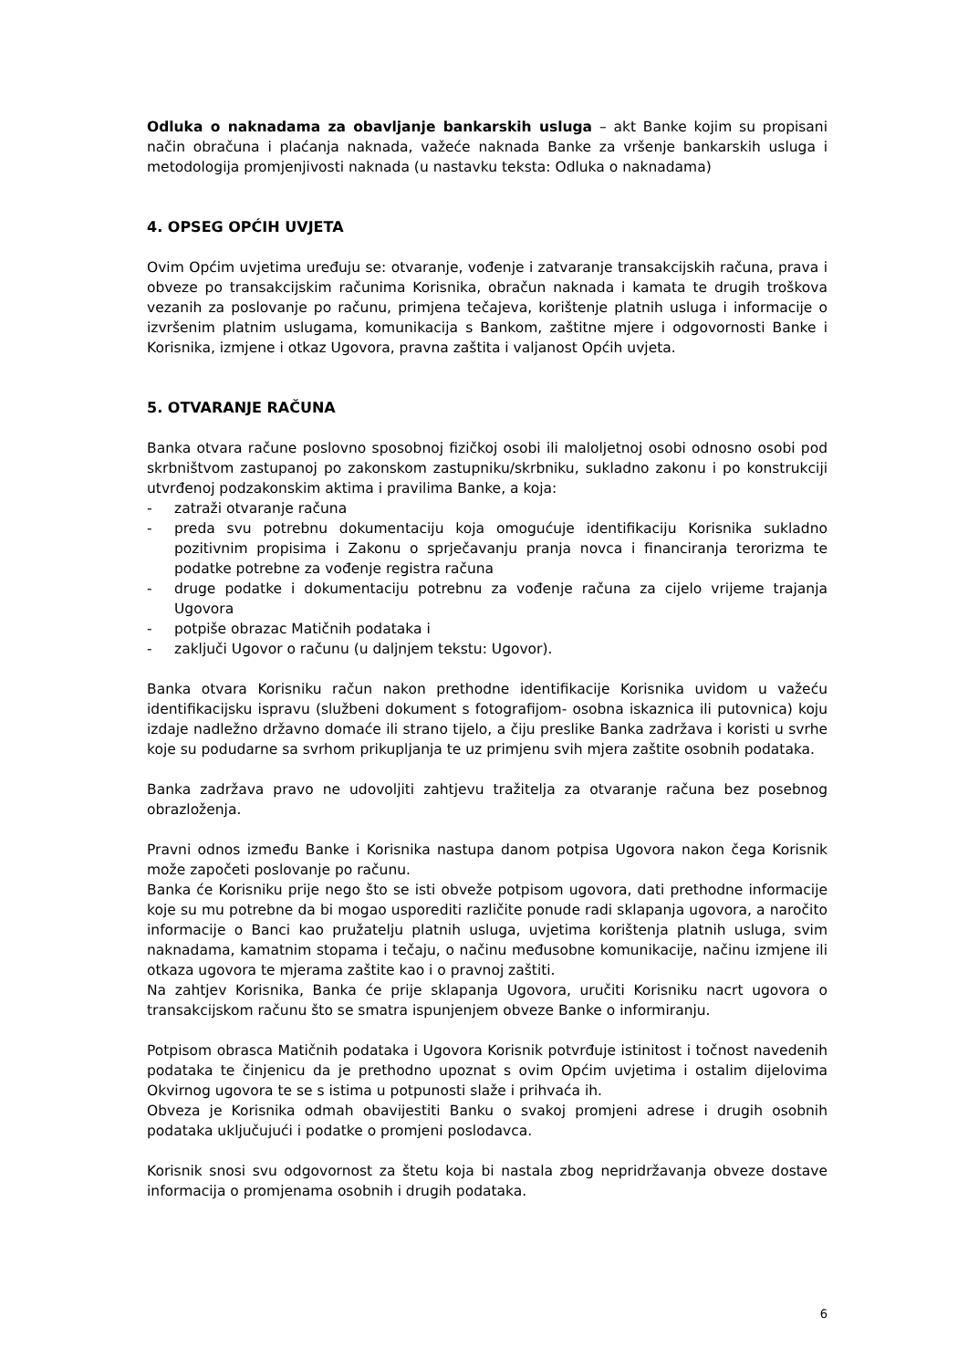Odluka o naknadama za obavljanje bankarskih usluga – akt Banke kojim su propisani način obračuna i plaćanja naknada, važeće naknada Banke za vršenje bankarskih usluga i metodologija promjenjivosti naknada (u nastavku teksta: Odluka o naknadama)
4. OPSEG OPĆIH UVJETA
Ovim Općim uvjetima uređuju se: otvaranje, vođenje i zatvaranje transakcijskih računa, prava i obveze po transakcijskim računima Korisnika, obračun naknada i kamata te drugih troškova vezanih za poslovanje po računu, primjena tečajeva, korištenje platnih usluga i informacije o izvršenim platnim uslugama, komunikacija s Bankom, zaštitne mjere i odgovornosti Banke i Korisnika, izmjene i otkaz Ugovora, pravna zaštita i valjanost Općih uvjeta.
5. OTVARANJE RAČUNA
Banka otvara račune poslovno sposobnoj fizičkoj osobi ili maloljetnoj osobi odnosno osobi pod skrbništvom zastupanoj po zakonskom zastupniku/skrbniku, sukladno zakonu i po konstrukciji utvrđenoj podzakonskim aktima i pravilima Banke, a koja:
- zatraži otvaranje računa
- preda svu potrebnu dokumentaciju koja omogućuje identifikaciju Korisnika sukladno pozitivnim propisima i Zakonu o sprječavanju pranja novca i financiranja terorizma te podatke potrebne za vođenje registra računa
- druge podatke i dokumentaciju potrebnu za vođenje računa za cijelo vrijeme trajanja Ugovora
- potpiše obrazac Matičnih podataka i
- zaključi Ugovor o računu (u daljnjem tekstu: Ugovor).
Banka otvara Korisniku račun nakon prethodne identifikacije Korisnika uvidom u važeću identifikacijsku ispravu (službeni dokument s fotografijom- osobna iskaznica ili putovnica) koju izdaje nadležno državno domaće ili strano tijelo, a čiju preslike Banka zadržava i koristi u svrhe koje su podudarne sa svrhom prikupljanja te uz primjenu svih mjera zaštite osobnih podataka.
Banka zadržava pravo ne udovoljiti zahtjevu tražitelja za otvaranje računa bez posebnog obrazloženja.
Pravni odnos između Banke i Korisnika nastupa danom potpisa Ugovora nakon čega Korisnik može započeti poslovanje po računu.
Banka će Korisniku prije nego što se isti obveže potpisom ugovora, dati prethodne informacije koje su mu potrebne da bi mogao usporediti različite ponude radi sklapanja ugovora, a naročito informacije o Banci kao pružatelju platnih usluga, uvjetima korištenja platnih usluga, svim naknadama, kamatnim stopama i tečaju, o načinu međusobne komunikacije, načinu izmjene ili otkaza ugovora te mjerama zaštite kao i o pravnoj zaštiti.
Na zahtjev Korisnika, Banka će prije sklapanja Ugovora, uručiti Korisniku nacrt ugovora o transakcijskom računu što se smatra ispunjenjem obveze Banke o informiranju.
Potpisom obrasca Matičnih podataka i Ugovora Korisnik potvrđuje istinitost i točnost navedenih podataka te činjenicu da je prethodno upoznat s ovim Općim uvjetima i ostalim dijelovima Okvirnog ugovora te se s istima u potpunosti slaže i prihvaća ih.
Obveza je Korisnika odmah obavijestiti Banku o svakoj promjeni adrese i drugih osobnih podataka uključujući i podatke o promjeni poslodavca.
Korisnik snosi svu odgovornost za štetu koja bi nastala zbog nepridržavanja obveze dostave informacija o promjenama osobnih i drugih podataka.
6